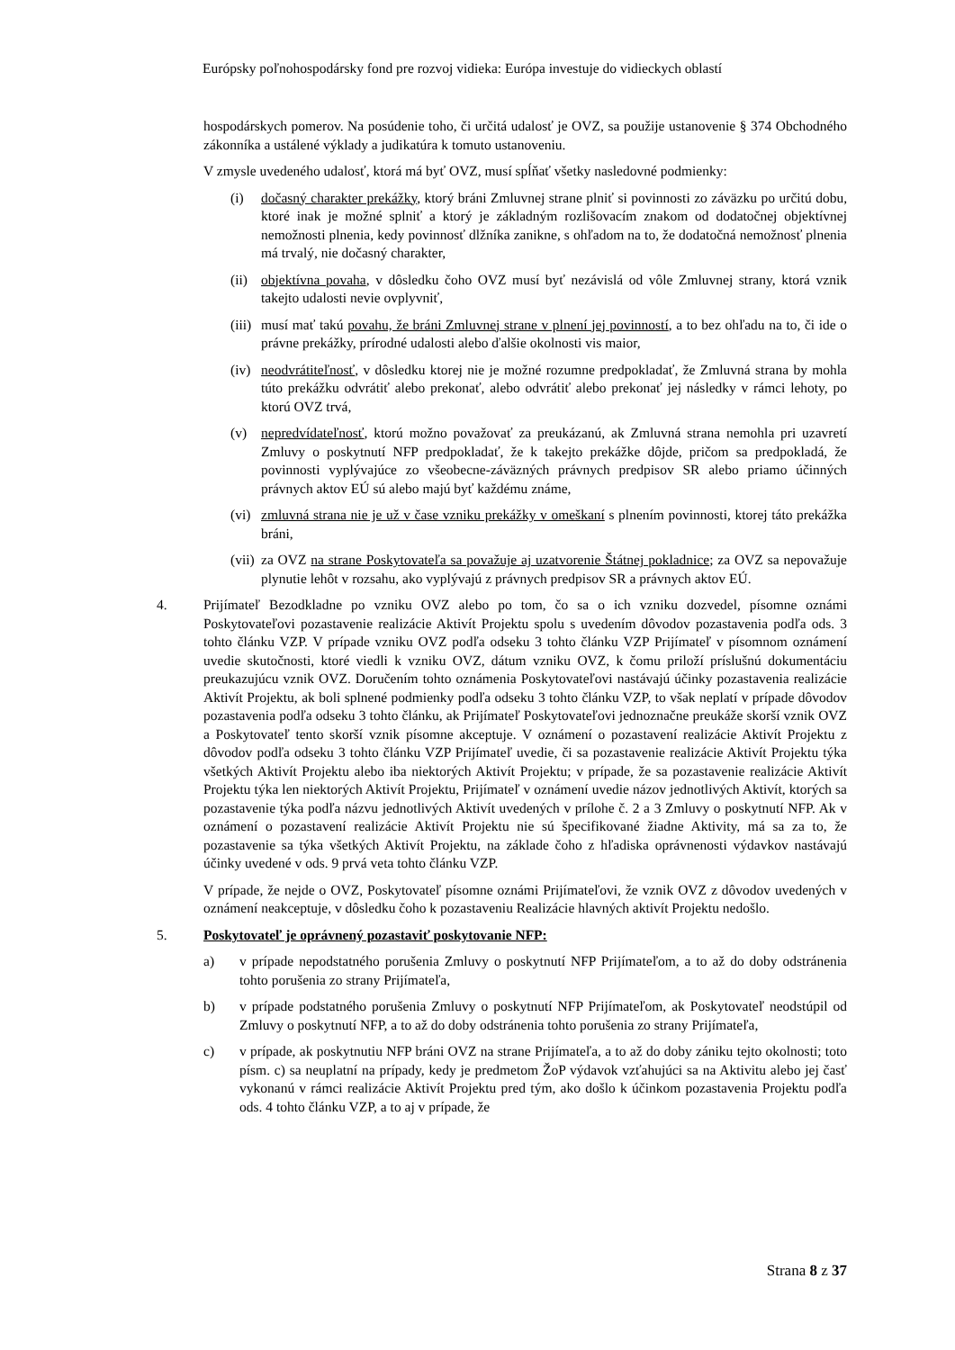Európsky poľnohospodársky fond pre rozvoj vidieka: Európa investuje do vidieckych oblastí
hospodárskych pomerov. Na posúdenie toho, či určitá udalosť je OVZ, sa použije ustanovenie § 374 Obchodného zákonníka a ustálené výklady a judikatúra k tomuto ustanoveniu.
V zmysle uvedeného udalosť, ktorá má byť OVZ, musí spĺňať všetky nasledovné podmienky:
(i) dočasný charakter prekážky, ktorý bráni Zmluvnej strane plniť si povinnosti zo záväzku po určitú dobu, ktoré inak je možné splniť a ktorý je základným rozlišovacím znakom od dodatočnej objektívnej nemožnosti plnenia, kedy povinnosť dlžníka zanikne, s ohľadom na to, že dodatočná nemožnosť plnenia má trvalý, nie dočasný charakter,
(ii) objektívna povaha, v dôsledku čoho OVZ musí byť nezávislá od vôle Zmluvnej strany, ktorá vznik takejto udalosti nevie ovplyvniť,
(iii) musí mať takú povahu, že bráni Zmluvnej strane v plnení jej povinností, a to bez ohľadu na to, či ide o právne prekážky, prírodné udalosti alebo ďalšie okolnosti vis maior,
(iv) neodvrátiteľnosť, v dôsledku ktorej nie je možné rozumne predpokladať, že Zmluvná strana by mohla túto prekážku odvrátiť alebo prekonať, alebo odvrátiť alebo prekonať jej následky v rámci lehoty, po ktorú OVZ trvá,
(v) nepredvídateľnosť, ktorú možno považovať za preukázanú, ak Zmluvná strana nemohla pri uzavretí Zmluvy o poskytnutí NFP predpokladať, že k takejto prekážke dôjde, pričom sa predpokladá, že povinnosti vyplývajúce zo všeobecne-záväzných právnych predpisov SR alebo priamo účinných právnych aktov EÚ sú alebo majú byť každému známe,
(vi) zmluvná strana nie je už v čase vzniku prekážky v omeškaní s plnením povinnosti, ktorej táto prekážka bráni,
(vii) za OVZ na strane Poskytovateľa sa považuje aj uzatvorenie Štátnej pokladnice; za OVZ sa nepovažuje plynutie lehôt v rozsahu, ako vyplývajú z právnych predpisov SR a právnych aktov EÚ.
4. Prijímateľ Bezodkladne po vzniku OVZ alebo po tom, čo sa o ich vzniku dozvedel, písomne oznámi Poskytovateľovi pozastavenie realizácie Aktivít Projektu spolu s uvedením dôvodov pozastavenia podľa ods. 3 tohto článku VZP. V prípade vzniku OVZ podľa odseku 3 tohto článku VZP Prijímateľ v písomnom oznámení uvedie skutočnosti, ktoré viedli k vzniku OVZ, dátum vzniku OVZ, k čomu priloží príslušnú dokumentáciu preukazujúcu vznik OVZ. Doručením tohto oznámenia Poskytovateľovi nastávajú účinky pozastavenia realizácie Aktivít Projektu, ak boli splnené podmienky podľa odseku 3 tohto článku VZP, to však neplatí v prípade dôvodov pozastavenia podľa odseku 3 tohto článku, ak Prijímateľ Poskytovateľovi jednoznačne preukáže skorší vznik OVZ a Poskytovateľ tento skorší vznik písomne akceptuje. V oznámení o pozastavení realizácie Aktivít Projektu z dôvodov podľa odseku 3 tohto článku VZP Prijímateľ uvedie, či sa pozastavenie realizácie Aktivít Projektu týka všetkých Aktivít Projektu alebo iba niektorých Aktivít Projektu; v prípade, že sa pozastavenie realizácie Aktivít Projektu týka len niektorých Aktivít Projektu, Prijímateľ v oznámení uvedie názov jednotlivých Aktivít, ktorých sa pozastavenie týka podľa názvu jednotlivých Aktivít uvedených v prílohe č. 2 a 3 Zmluvy o poskytnutí NFP. Ak v oznámení o pozastavení realizácie Aktivít Projektu nie sú špecifikované žiadne Aktivity, má sa za to, že pozastavenie sa týka všetkých Aktivít Projektu, na základe čoho z hľadiska oprávnenosti výdavkov nastávajú účinky uvedené v ods. 9 prvá veta tohto článku VZP.
V prípade, že nejde o OVZ, Poskytovateľ písomne oznámi Prijímateľovi, že vznik OVZ z dôvodov uvedených v oznámení neakceptuje, v dôsledku čoho k pozastaveniu Realizácie hlavných aktivít Projektu nedošlo.
5. Poskytovateľ je oprávnený pozastaviť poskytovanie NFP:
a) v prípade nepodstatného porušenia Zmluvy o poskytnutí NFP Prijímateľom, a to až do doby odstránenia tohto porušenia zo strany Prijímateľa,
b) v prípade podstatného porušenia Zmluvy o poskytnutí NFP Prijímateľom, ak Poskytovateľ neodstúpil od Zmluvy o poskytnutí NFP, a to až do doby odstránenia tohto porušenia zo strany Prijímateľa,
c) v prípade, ak poskytnutiu NFP bráni OVZ na strane Prijímateľa, a to až do doby zániku tejto okolnosti; toto písm. c) sa neuplatní na prípady, kedy je predmetom ŽoP výdavok vzťahujúci sa na Aktivitu alebo jej časť vykonanú v rámci realizácie Aktivít Projektu pred tým, ako došlo k účinkom pozastavenia Projektu podľa ods. 4 tohto článku VZP, a to aj v prípade, že
Strana 8 z 37